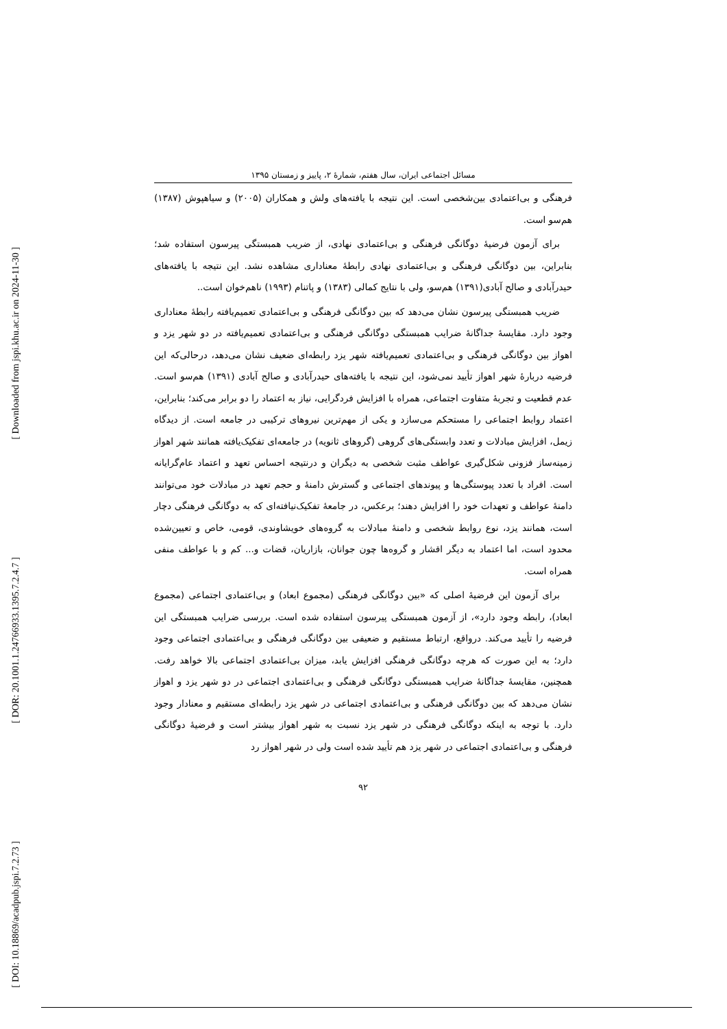[ Downloaded from jspi.khu.ac.ir on 2024-11-30 ]
[ DOR: 20.1001.1.24766933.1395.7.2.4.7 ]
[ DOI: 10.18869/acadpub.jspi.7.2.73 ]
مسائل اجتماعی ایران، سال هفتم، شمارهٔ ۲، پاییز و زمستان ۱۳۹۵
فرهنگی و بی‌اعتمادی بین‌شخصی است. این نتیجه با یافته‌های ولش و همکاران (۲۰۰۵) و سیاهپوش (۱۳۸۷) هم‌سو است.
برای آزمون فرضیهٔ دوگانگی فرهنگی و بی‌اعتمادی نهادی، از ضریب همبستگی پیرسون استفاده شد؛ بنابراین، بین دوگانگی فرهنگی و بی‌اعتمادی نهادی رابطهٔ معناداری مشاهده نشد. این نتیجه با یافته‌های حیدرآبادی و صالح آبادی(۱۳۹۱) هم‌سو، ولی با نتایج کمالی (۱۳۸۳) و پاتنام (۱۹۹۳) ناهم‌خوان است..
ضریب همبستگی پیرسون نشان می‌دهد که بین دوگانگی فرهنگی و بی‌اعتمادی تعمیم‌یافته رابطهٔ معناداری وجود دارد. مقایسهٔ جداگانهٔ ضرایب همبستگی دوگانگی فرهنگی و بی‌اعتمادی تعمیم‌یافته در دو شهر یزد و اهواز بین دوگانگی فرهنگی و بی‌اعتمادی تعمیم‌یافته شهر یزد رابطه‌ای ضعیف نشان می‌دهد، درحالی‌که این فرضیه دربارهٔ شهر اهواز تأیید نمی‌شود، این نتیجه با یافته‌های حیدرآبادی و صالح آبادی (۱۳۹۱) هم‌سو است. عدم قطعیت و تجربهٔ متفاوت اجتماعی، همراه با افزایش فردگرایی، نیاز به اعتماد را دو برابر می‌کند؛ بنابراین، اعتماد روابط اجتماعی را مستحکم می‌سازد و یکی از مهم‌ترین نیروهای ترکیبی در جامعه است. از دیدگاه زیمل، افزایش مبادلات و تعدد وابستگی‌های گروهی (گروهای ثانویه) در جامعه‌ای تفکیک‌یافته همانند شهر اهواز زمینه‌ساز فزونی شکل‌گیری عواطف مثبت شخصی به دیگران و درنتیجه احساس تعهد و اعتماد عام‌گرایانه است. افراد با تعدد پیوستگی‌ها و پیوندهای اجتماعی و گسترش دامنهٔ و حجم تعهد در مبادلات خود می‌توانند دامنهٔ عواطف و تعهدات خود را افزایش دهند؛ برعکس، در جامعهٔ تفکیک‌نیافته‌ای که به دوگانگی فرهنگی دچار است، همانند یزد، نوع روابط شخصی و دامنهٔ مبادلات به گروه‌های خویشاوندی، قومی، خاص و تعیین‌شده محدود است، اما اعتماد به دیگر اقشار و گروه‌ها چون جوانان، بازاریان، قضات و... کم و با عواطف منفی همراه است.
برای آزمون این فرضیهٔ اصلی که «بین دوگانگی فرهنگی (مجموع ابعاد) و بی‌اعتمادی اجتماعی (مجموع ابعاد)، رابطه وجود دارد»، از آزمون همبستگی پیرسون استفاده شده است. بررسی ضرایب همبستگی این فرضیه را تأیید می‌کند. درواقع، ارتباط مستقیم و ضعیفی بین دوگانگی فرهنگی و بی‌اعتمادی اجتماعی وجود دارد؛ به این صورت که هرچه دوگانگی فرهنگی افزایش یابد، میزان بی‌اعتمادی اجتماعی بالا خواهد رفت. همچنین، مقایسهٔ جداگانهٔ ضرایب همبستگی دوگانگی فرهنگی و بی‌اعتمادی اجتماعی در دو شهر یزد و اهواز نشان می‌دهد که بین دوگانگی فرهنگی و بی‌اعتمادی اجتماعی در شهر یزد رابطه‌ای مستقیم و معنادار وجود دارد. با توجه به اینکه دوگانگی فرهنگی در شهر یزد نسبت به شهر اهواز بیشتر است و فرضیهٔ دوگانگی فرهنگی و بی‌اعتمادی اجتماعی در شهر یزد هم تأیید شده است ولی در شهر اهواز رد
۹۲